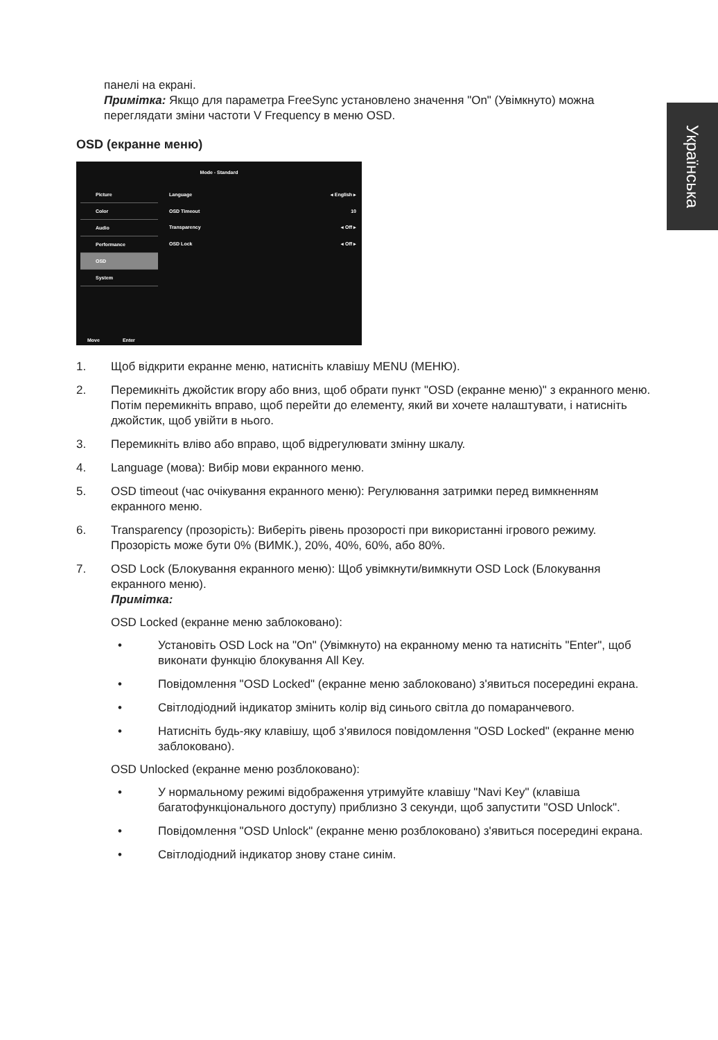Українська
панелі на екрані.
Примітка: Якщо для параметра FreeSync установлено значення "On" (Увімкнуто) можна переглядати зміни частоти V Frequency в меню OSD.
OSD (екранне меню)
Mode - Standard
Picture
Color
Audio
Performance
OSD
System
Language ◂ English ▸
OSD Timeout 10
Transparency ◂ Off ▸
OSD Lock ◂ Off ▸
Move Enter
1. Щоб відкрити екранне меню, натисніть клавішу MENU (МЕНЮ).
2. Перемикніть джойстик вгору або вниз, щоб обрати пункт "OSD (екранне меню)" з екранного меню. Потім перемикніть вправо, щоб перейти до елементу, який ви хочете налаштувати, і натисніть джойстик, щоб увійти в нього.
3. Перемикніть вліво або вправо, щоб відрегулювати змінну шкалу.
4. Language (мова): Вибір мови екранного меню.
5. OSD timeout (час очікування екранного меню): Регулювання затримки перед вимкненням екранного меню.
6. Transparency (прозорість): Виберіть рівень прозорості при використанні ігрового режиму. Прозорість може бути 0% (ВИМК.), 20%, 40%, 60%, або 80%.
7. OSD Lock (Блокування екранного меню): Щоб увімкнути/вимкнути OSD Lock (Блокування екранного меню).
Примітка:
OSD Locked (екранне меню заблоковано):
• Установіть OSD Lock на "On" (Увімкнуто) на екранному меню та натисніть "Enter", щоб виконати функцію блокування All Key.
• Повідомлення "OSD Locked" (екранне меню заблоковано) з'явиться посередині екрана.
• Світлодіодний індикатор змінить колір від синього світла до помаранчевого.
• Натисніть будь-яку клавішу, щоб з'явилося повідомлення "OSD Locked" (екранне меню заблоковано).
OSD Unlocked (екранне меню розблоковано):
• У нормальному режимі відображення утримуйте клавішу "Navi Key" (клавіша багатофункціонального доступу) приблизно 3 секунди, щоб запустити "OSD Unlock".
• Повідомлення "OSD Unlock" (екранне меню розблоковано) з'явиться посередині екрана.
• Світлодіодний індикатор знову стане синім.